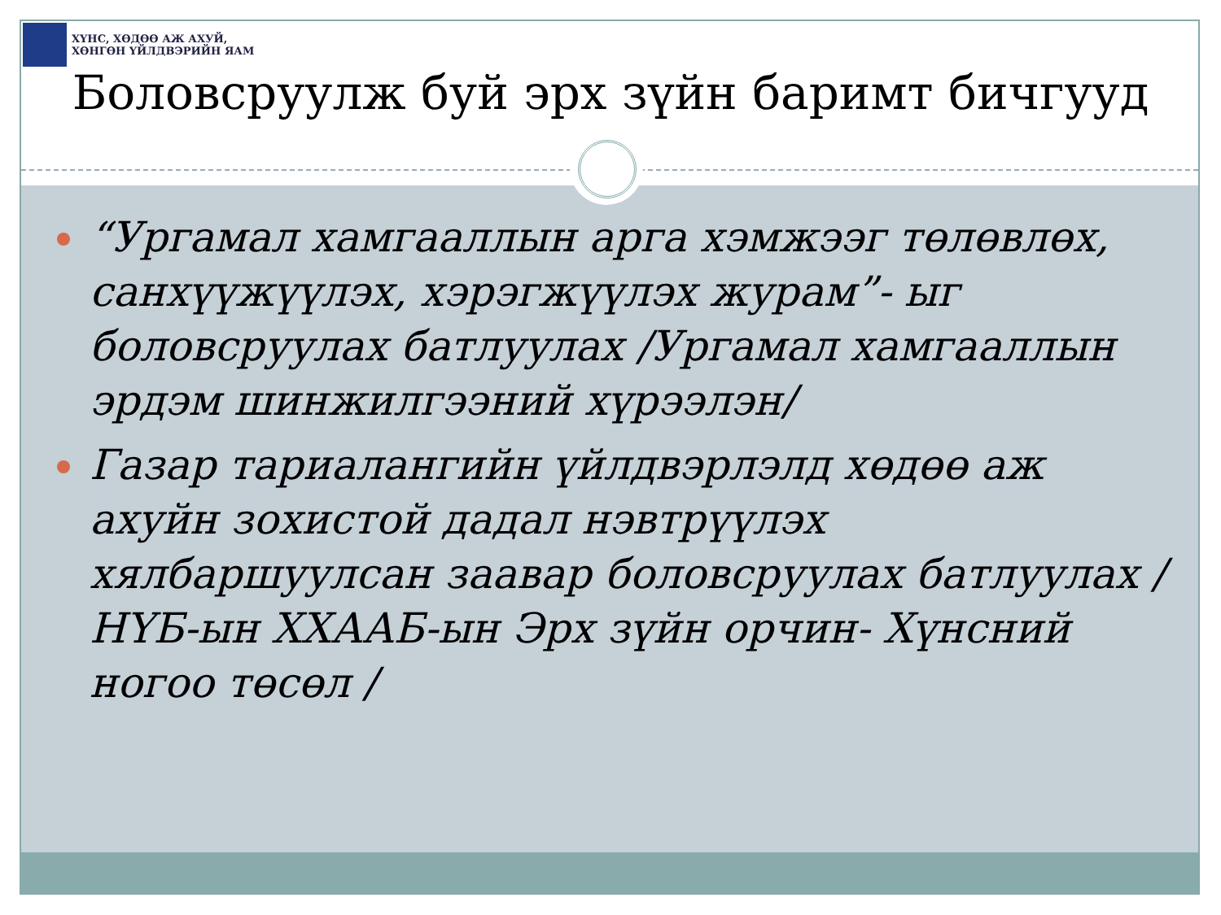ХҮНС, ХӨДӨӨ АЖ АХУЙ,
ХӨНГӨН ҮЙЛДВЭРИЙН ЯАМ
Боловсруулж буй эрх зүйн баримт бичгууд
“Ургамал хамгааллын арга хэмжээг төлөвлөх, санхүүжүүлэх, хэрэгжүүлэх журам”- ыг боловсруулах батлуулах /Ургамал хамгааллын эрдэм шинжилгээний хүрээлэн/
Газар тариалангийн үйлдвэрлэлд хөдөө аж ахуйн зохистой дадал нэвтрүүлэх хялбаршуулсан заавар боловсруулах батлуулах /НҮБ-ын ХХААБ-ын Эрх зүйн орчин- Хүнсний ногоо төсөл /